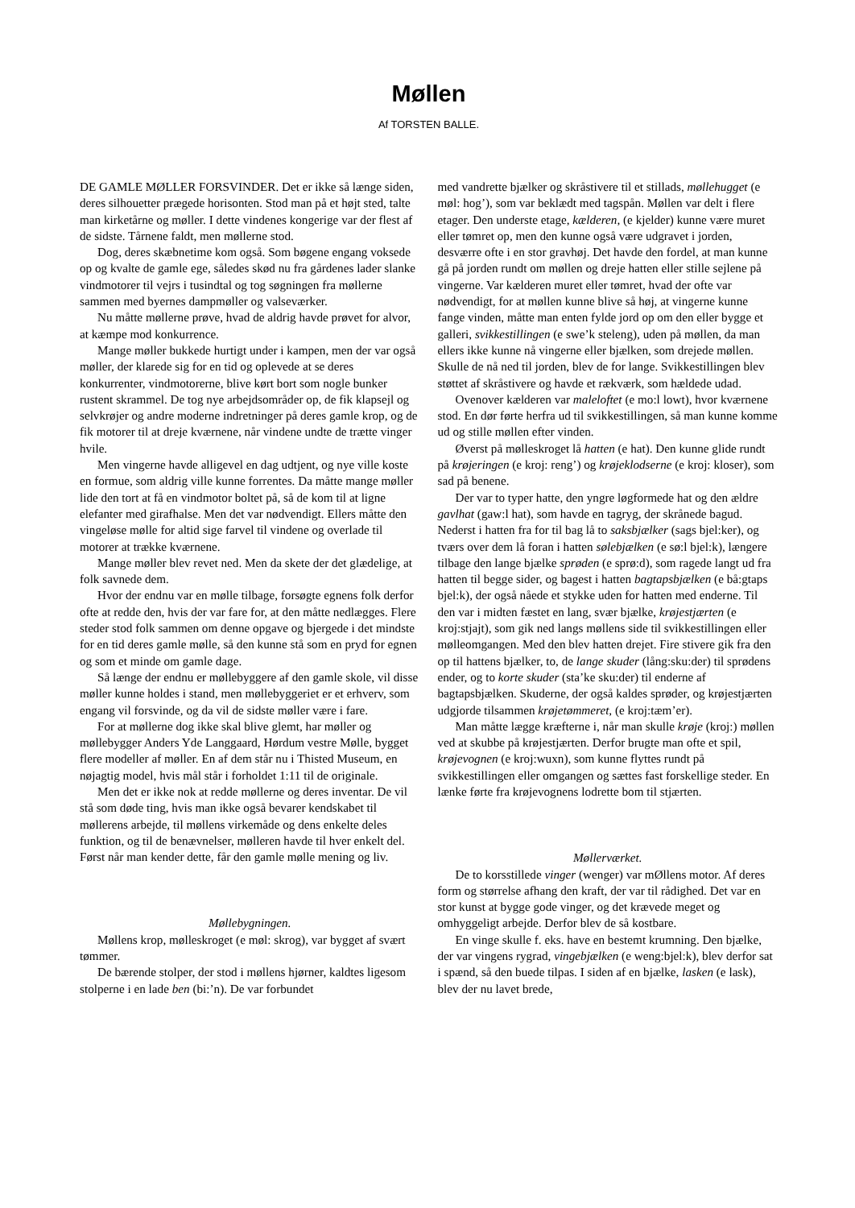Møllen
Af TORSTEN BALLE.
DE GAMLE MØLLER FORSVINDER. Det er ikke så længe siden, deres silhouetter prægede horisonten. Stod man på et højt sted, talte man kirketårne og møller. I dette vindenes kongerige var der flest af de sidste. Tårnene faldt, men møllerne stod.
Dog, deres skæbnetime kom også. Som bøgene engang voksede op og kvalte de gamle ege, således skød nu fra gårdenes lader slanke vindmotorer til vejrs i tusindtal og tog søgningen fra møllerne sammen med byernes dampmøller og valseværker.
Nu måtte møllerne prøve, hvad de aldrig havde prøvet for alvor, at kæmpe mod konkurrence.
Mange møller bukkede hurtigt under i kampen, men der var også møller, der klarede sig for en tid og oplevede at se deres konkurrenter, vindmotorerne, blive kørt bort som nogle bunker rustent skrammel. De tog nye arbejdsområder op, de fik klapsejl og selvkrøjer og andre moderne indretninger på deres gamle krop, og de fik motorer til at dreje kværnene, når vindene undte de trætte vinger hvile.
Men vingerne havde alligevel en dag udtjent, og nye ville koste en formue, som aldrig ville kunne forrentes. Da måtte mange møller lide den tort at få en vindmotor boltet på, så de kom til at ligne elefanter med girafhalse. Men det var nødvendigt. Ellers måtte den vingeløse mølle for altid sige farvel til vindene og overlade til motorer at trække kværnene.
Mange møller blev revet ned. Men da skete der det glædelige, at folk savnede dem.
Hvor der endnu var en mølle tilbage, forsøgte egnens folk derfor ofte at redde den, hvis der var fare for, at den måtte nedlægges. Flere steder stod folk sammen om denne opgave og bjergede i det mindste for en tid deres gamle mølle, så den kunne stå som en pryd for egnen og som et minde om gamle dage.
Så længe der endnu er møllebyggere af den gamle skole, vil disse møller kunne holdes i stand, men møllebyggeriet er et erhverv, som engang vil forsvinde, og da vil de sidste møller være i fare.
For at møllerne dog ikke skal blive glemt, har møller og møllebygger Anders Yde Langgaard, Hørdum vestre Mølle, bygget flere modeller af møller. En af dem står nu i Thisted Museum, en nøjagtig model, hvis mål står i forholdet 1:11 til de originale.
Men det er ikke nok at redde møllerne og deres inventar. De vil stå som døde ting, hvis man ikke også bevarer kendskabet til møllerens arbejde, til møllens virkemåde og dens enkelte deles funktion, og til de benævnelser, mølleren havde til hver enkelt del. Først når man kender dette, får den gamle mølle mening og liv.
Møllebygningen.
Møllens krop, mølleskroget (e møl: skrog), var bygget af svært tømmer.
De bærende stolper, der stod i møllens hjørner, kaldtes ligesom stolperne i en lade ben (bi:’n). De var forbundet
med vandrette bjælker og skråstivere til et stillads, møllehugget (e møl: hog’), som var beklædt med tagspån. Møllen var delt i flere etager. Den underste etage, kælderen, (e kjelder) kunne være muret eller tømret op, men den kunne også være udgravet i jorden, desværre ofte i en stor gravhøj. Det havde den fordel, at man kunne gå på jorden rundt om møllen og dreje hatten eller stille sejlene på vingerne. Var kælderen muret eller tømret, hvad der ofte var nødvendigt, for at møllen kunne blive så høj, at vingerne kunne fange vinden, måtte man enten fylde jord op om den eller bygge et galleri, svikkestillingen (e swe’k steleng), uden på møllen, da man ellers ikke kunne nå vingerne eller bjælken, som drejede møllen. Skulle de nå ned til jorden, blev de for lange. Svikkestillingen blev støttet af skråstivere og havde et rækværk, som hældede udad.
Ovenover kælderen var maleloftet (e mo:l lowt), hvor kværnene stod. En dør førte herfra ud til svikkestillingen, så man kunne komme ud og stille møllen efter vinden.
Øverst på mølleskroget lå hatten (e hat). Den kunne glide rundt på krøjeringen (e kroj: reng’) og krøjeklodserne (e kroj: kloser), som sad på benene.
Der var to typer hatte, den yngre løgformede hat og den ældre gavlhat (gaw:l hat), som havde en tagryg, der skrånede bagud. Nederst i hatten fra for til bag lå to saksbjælker (sags bjel:ker), og tværs over dem lå foran i hatten sølebjælken (e sø:l bjel:k), længere tilbage den lange bjælke sprøden (e sprø:d), som ragede langt ud fra hatten til begge sider, og bagest i hatten bagtapsbjælken (e bå:gtaps bjel:k), der også nåede et stykke uden for hatten med enderne. Til den var i midten fæstet en lang, svær bjælke, krøjestjærten (e kroj:stjajt), som gik ned langs møllens side til svikkestillingen eller mølleomgangen. Med den blev hatten drejet. Fire stivere gik fra den op til hattens bjælker, to, de lange skuder (lång:sku:der) til sprødens ender, og to korte skuder (sta’ke sku:der) til enderne af bagtapsbjælken. Skuderne, der også kaldes sprøder, og krøjestjærten udgjorde tilsammen krøjetømmeret, (e kroj:tæm’er).
Man måtte lægge kræfterne i, når man skulle krøje (kroj:) møllen ved at skubbe på krøjestjærten. Derfor brugte man ofte et spil, krøjevognen (e kroj:wuxn), som kunne flyttes rundt på svikkestillingen eller omgangen og sættes fast forskellige steder. En lænke førte fra krøjevognens lodrette bom til stjærten.
Møllerværket.
De to korsstillede vinger (wenger) var mØllens motor. Af deres form og størrelse afhang den kraft, der var til rådighed. Det var en stor kunst at bygge gode vinger, og det krævede meget og omhyggeligt arbejde. Derfor blev de så kostbare.
En vinge skulle f. eks. have en bestemt krumning. Den bjælke, der var vingens rygrad, vingebjælken (e weng:bjel:k), blev derfor sat i spænd, så den buede tilpas. I siden af en bjælke, lasken (e lask), blev der nu lavet brede,